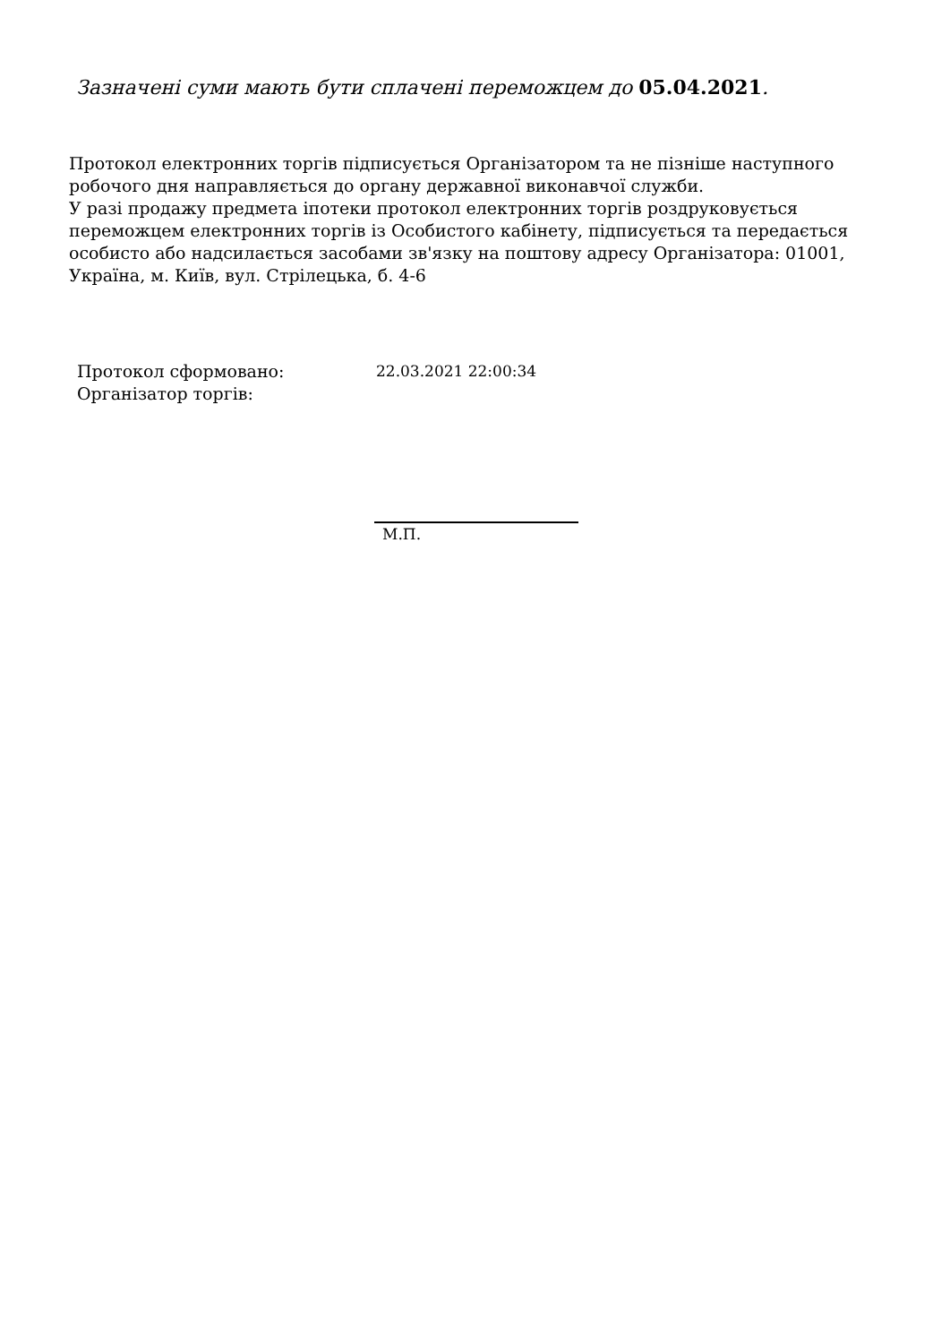Зазначені суми мають бути сплачені переможцем до 05.04.2021.
Протокол електронних торгів підписується Організатором та не пізніше наступного робочого дня направляється до органу державної виконавчої служби.
У разі продажу предмета іпотеки протокол електронних торгів роздруковується переможцем електронних торгів із Особистого кабінету, підписується та передається особисто або надсилається засобами зв'язку на поштову адресу Організатора: 01001, Україна, м. Київ, вул. Стрілецька, б. 4-6
| Протокол сформовано: | 22.03.2021 22:00:34 |
| Організатор торгів: | |
М.П.